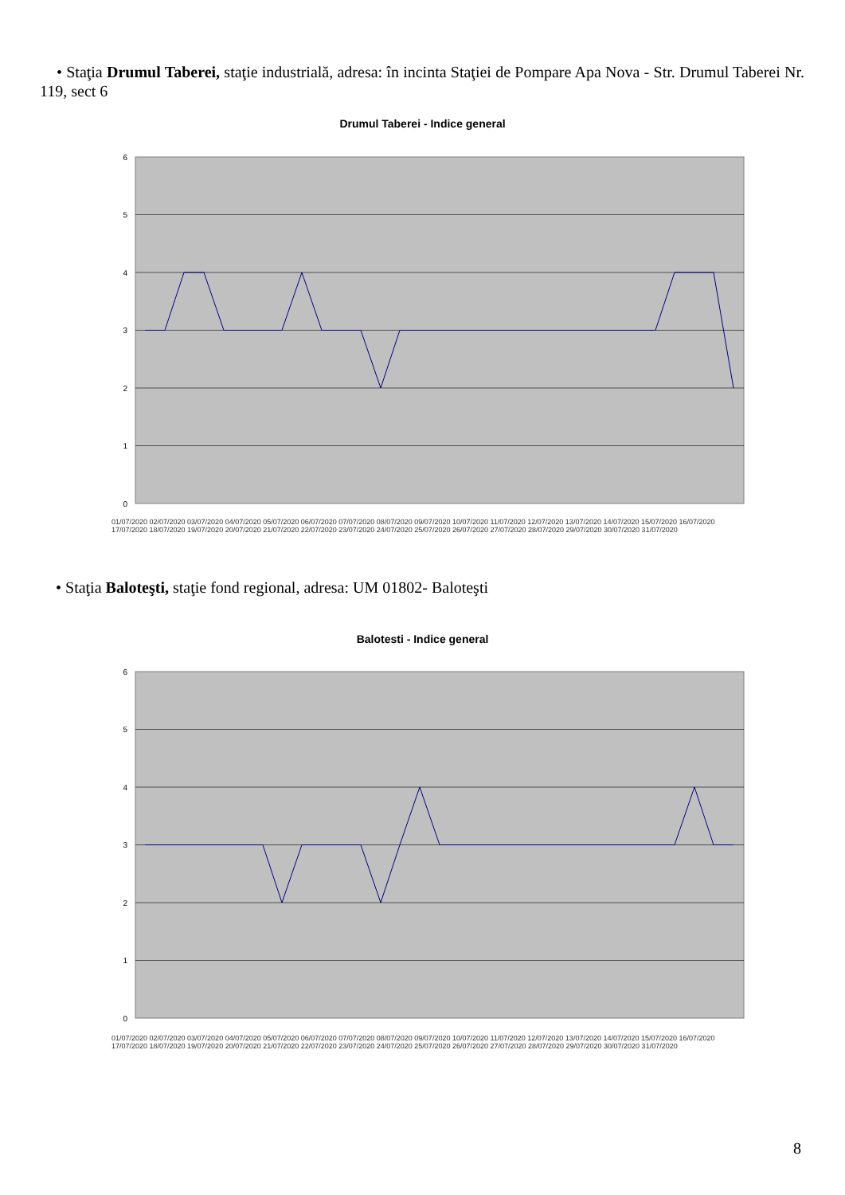• Staţia Drumul Taberei, staţie industrială, adresa: în incinta Staţiei de Pompare Apa Nova - Str. Drumul Taberei Nr. 119, sect 6
Drumul Taberei - Indice general
6
5
4
3
2
1
0
01/07/2020 02/07/2020 03/07/2020 04/07/2020 05/07/2020 06/07/2020 07/07/2020 08/07/2020 09/07/2020 10/07/2020 11/07/2020 12/07/2020 13/07/2020 14/07/2020 15/07/2020 16/07/2020 17/07/2020 18/07/2020 19/07/2020 20/07/2020 21/07/2020 22/07/2020 23/07/2020 24/07/2020 25/07/2020 26/07/2020 27/07/2020 28/07/2020 29/07/2020 30/07/2020 31/07/2020
• Staţia Baloteşti, staţie fond regional, adresa: UM 01802- Baloteşti
Balotesti - Indice general
6
5
4
3
2
1
0
01/07/2020 02/07/2020 03/07/2020 04/07/2020 05/07/2020 06/07/2020 07/07/2020 08/07/2020 09/07/2020 10/07/2020 11/07/2020 12/07/2020 13/07/2020 14/07/2020 15/07/2020 16/07/2020 17/07/2020 18/07/2020 19/07/2020 20/07/2020 21/07/2020 22/07/2020 23/07/2020 24/07/2020 25/07/2020 26/07/2020 27/07/2020 28/07/2020 29/07/2020 30/07/2020 31/07/2020
8